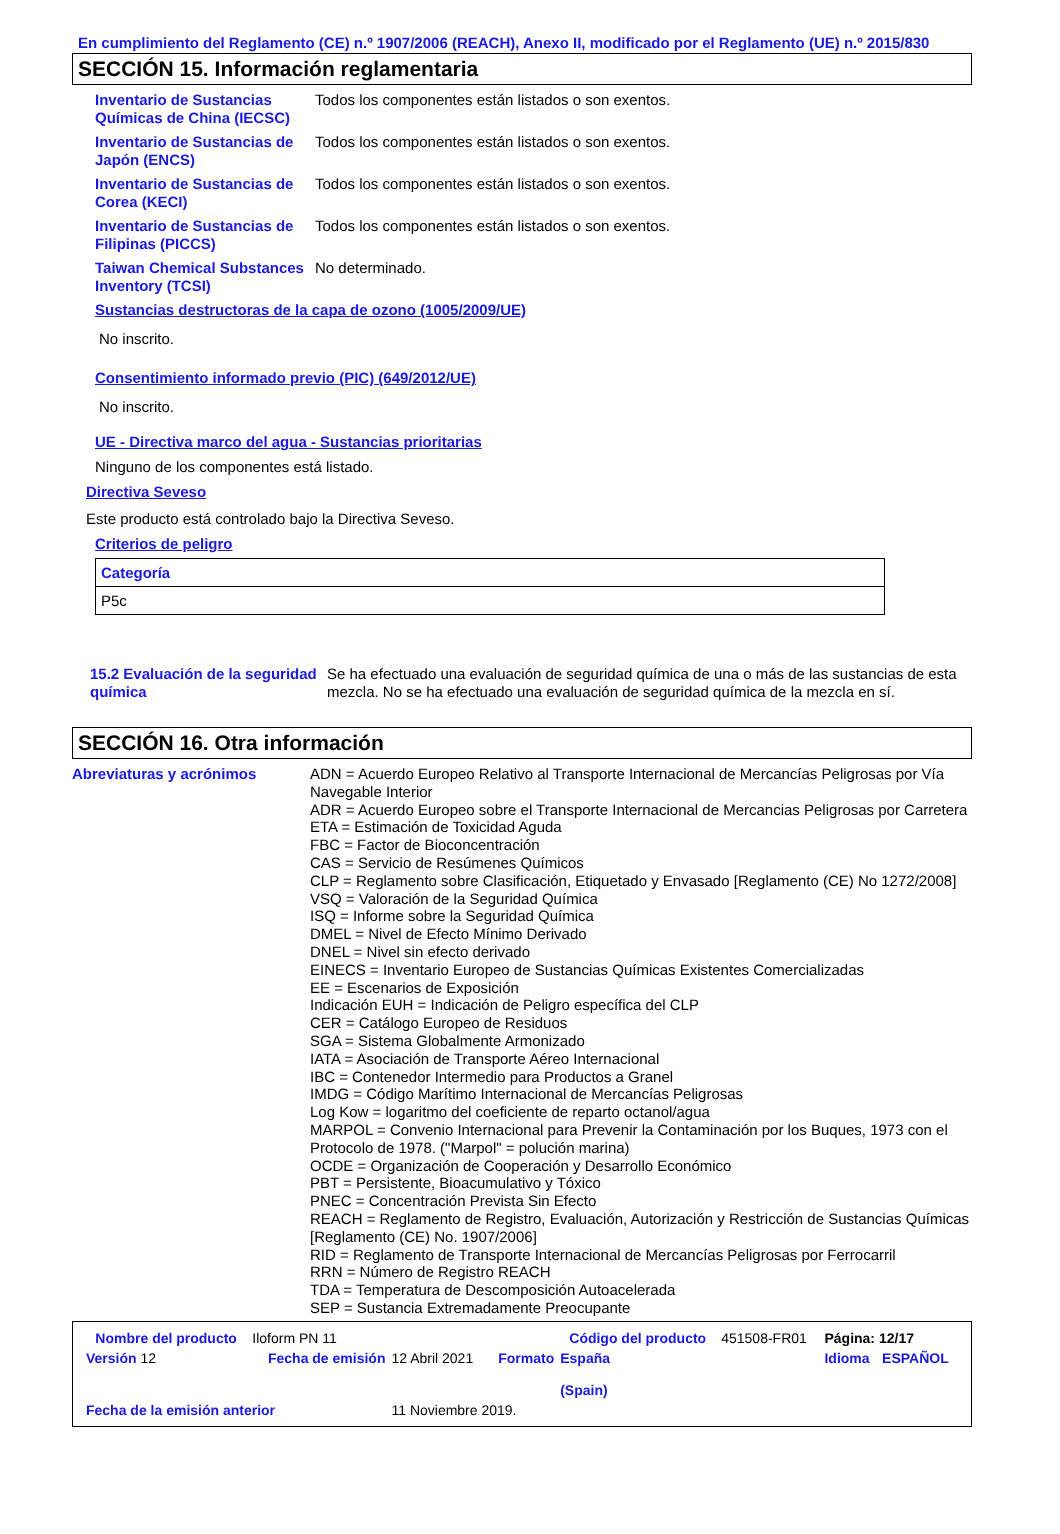En cumplimiento del Reglamento (CE) n.º 1907/2006 (REACH), Anexo II, modificado por el Reglamento (UE) n.º 2015/830
SECCIÓN 15. Información reglamentaria
Inventario de Sustancias Químicas de China (IECSC)
Todos los componentes están listados o son exentos.
Inventario de Sustancias de Japón (ENCS)
Todos los componentes están listados o son exentos.
Inventario de Sustancias de Corea (KECI)
Todos los componentes están listados o son exentos.
Inventario de Sustancias de Filipinas (PICCS)
Todos los componentes están listados o son exentos.
Taiwan Chemical Substances Inventory (TCSI)
No determinado.
Sustancias destructoras de la capa de ozono (1005/2009/UE)
No inscrito.
Consentimiento informado previo (PIC) (649/2012/UE)
No inscrito.
UE - Directiva marco del agua - Sustancias prioritarias
Ninguno de los componentes está listado.
Directiva Seveso
Este producto está controlado bajo la Directiva Seveso.
Criterios de peligro
| Categoría |
| --- |
| P5c |
15.2 Evaluación de la seguridad química
Se ha efectuado una evaluación de seguridad química de una o más de las sustancias de esta mezcla. No se ha efectuado una evaluación de seguridad química de la mezcla en sí.
SECCIÓN 16. Otra información
Abreviaturas y acrónimos ADN = Acuerdo Europeo Relativo al Transporte Internacional de Mercancías Peligrosas por Vía Navegable Interior
ADR = Acuerdo Europeo sobre el Transporte Internacional de Mercancias Peligrosas por Carretera
ETA = Estimación de Toxicidad Aguda
FBC = Factor de Bioconcentración
CAS = Servicio de Resúmenes Químicos
CLP = Reglamento sobre Clasificación, Etiquetado y Envasado [Reglamento (CE) No 1272/2008]
VSQ = Valoración de la Seguridad Química
ISQ = Informe sobre la Seguridad Química
DMEL = Nivel de Efecto Mínimo Derivado
DNEL = Nivel sin efecto derivado
EINECS = Inventario Europeo de Sustancias Químicas Existentes Comercializadas
EE = Escenarios de Exposición
Indicación EUH = Indicación de Peligro específica del CLP
CER = Catálogo Europeo de Residuos
SGA = Sistema Globalmente Armonizado
IATA = Asociación de Transporte Aéreo Internacional
IBC = Contenedor Intermedio para Productos a Granel
IMDG = Código Marítimo Internacional de Mercancías Peligrosas
Log Kow = logaritmo del coeficiente de reparto octanol/agua
MARPOL = Convenio Internacional para Prevenir la Contaminación por los Buques, 1973 con el Protocolo de 1978. ("Marpol" = polución marina)
OCDE = Organización de Cooperación y Desarrollo Económico
PBT = Persistente, Bioacumulativo y Tóxico
PNEC = Concentración Prevista Sin Efecto
REACH = Reglamento de Registro, Evaluación, Autorización y Restricción de Sustancias Químicas [Reglamento (CE) No. 1907/2006]
RID = Reglamento de Transporte Internacional de Mercancías Peligrosas por Ferrocarril
RRN = Número de Registro REACH
TDA = Temperatura de Descomposición Autoacelerada
SEP = Sustancia Extremadamente Preocupante
| Nombre del producto | Iloform PN 11 | | | Código del producto | 451508-FR01 | Página: 12/17 | |
| Versión 12 | Fecha de emisión | 12 Abril 2021 | Formato | España (Spain) | | Idioma | ESPAÑOL |
| Fecha de la emisión anterior | | 11 Noviembre 2019. | | | | | |